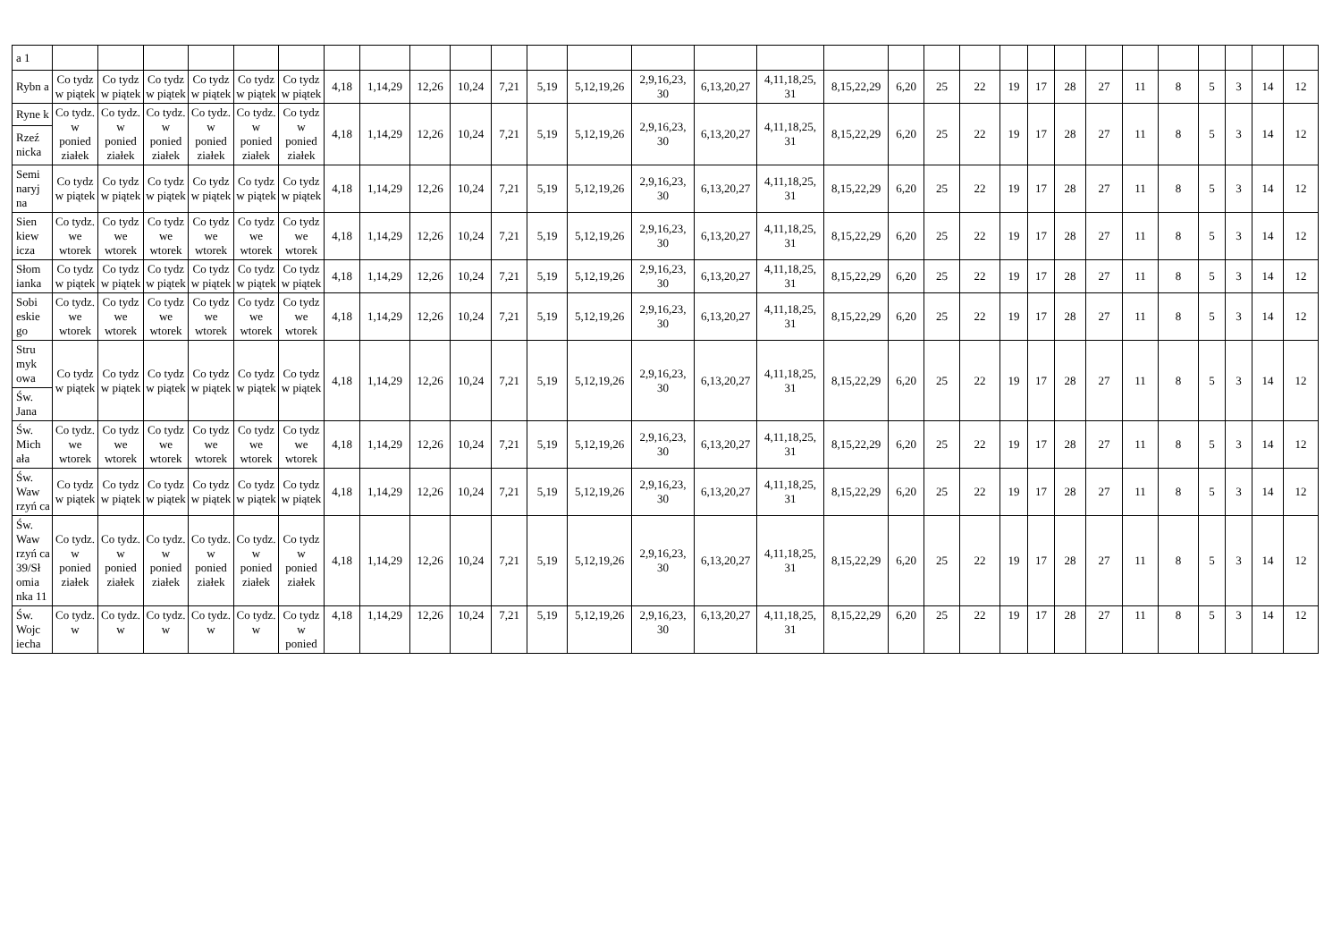| a 1 | | | | | | | | | | | | | | | | | | | | | | | | | | | | | | |
| Rybn a | Co tydz w piątek | Co tydz w piątek | Co tydz w piątek | Co tydz w piątek | Co tydz w piątek | Co tydz w piątek | 4,18 | 1,14,29 | 12,26 | 10,24 | 7,21 | 5,19 | 5,12,19,26 | 2,9,16,23, 30 | 6,13,20,27 | 4,11,18,25, 31 | 8,15,22,29 | 6,20 | 25 | 22 | 19 | 17 | 28 | 27 | 11 | 8 | 5 | 3 | 14 | 12 |
| Ryne k | Co tydz. w ponied ziałek | Co tydz. w ponied ziałek | Co tydz. w ponied ziałek | Co tydz. w ponied ziałek | Co tydz. w ponied ziałek | Co tydz w ponied ziałek | 4,18 | 1,14,29 | 12,26 | 10,24 | 7,21 | 5,19 | 5,12,19,26 | 2,9,16,23, 30 | 6,13,20,27 | 4,11,18,25, 31 | 8,15,22,29 | 6,20 | 25 | 22 | 19 | 17 | 28 | 27 | 11 | 8 | 5 | 3 | 14 | 12 |
| Rzeź nicka | | | | | | | | | | | | | | | | | | | | | | | | | | | | | | |
| Semi naryj na | Co tydz w piątek | Co tydz w piątek | Co tydz w piątek | Co tydz w piątek | Co tydz w piątek | Co tydz w piątek | 4,18 | 1,14,29 | 12,26 | 10,24 | 7,21 | 5,19 | 5,12,19,26 | 2,9,16,23, 30 | 6,13,20,27 | 4,11,18,25, 31 | 8,15,22,29 | 6,20 | 25 | 22 | 19 | 17 | 28 | 27 | 11 | 8 | 5 | 3 | 14 | 12 |
| Sien kiew icza | Co tydz. we wtorek | Co tydz we wtorek | Co tydz we wtorek | Co tydz we wtorek | Co tydz we wtorek | Co tydz we wtorek | 4,18 | 1,14,29 | 12,26 | 10,24 | 7,21 | 5,19 | 5,12,19,26 | 2,9,16,23, 30 | 6,13,20,27 | 4,11,18,25, 31 | 8,15,22,29 | 6,20 | 25 | 22 | 19 | 17 | 28 | 27 | 11 | 8 | 5 | 3 | 14 | 12 |
| Słom ianka | Co tydz w piątek | Co tydz w piątek | Co tydz w piątek | Co tydz w piątek | Co tydz w piątek | Co tydz w piątek | 4,18 | 1,14,29 | 12,26 | 10,24 | 7,21 | 5,19 | 5,12,19,26 | 2,9,16,23, 30 | 6,13,20,27 | 4,11,18,25, 31 | 8,15,22,29 | 6,20 | 25 | 22 | 19 | 17 | 28 | 27 | 11 | 8 | 5 | 3 | 14 | 12 |
| Sobi eskie go | Co tydz. we wtorek | Co tydz we wtorek | Co tydz we wtorek | Co tydz we wtorek | Co tydz we wtorek | Co tydz we wtorek | 4,18 | 1,14,29 | 12,26 | 10,24 | 7,21 | 5,19 | 5,12,19,26 | 2,9,16,23, 30 | 6,13,20,27 | 4,11,18,25, 31 | 8,15,22,29 | 6,20 | 25 | 22 | 19 | 17 | 28 | 27 | 11 | 8 | 5 | 3 | 14 | 12 |
| Stru myk owa | Co tydz w piątek | Co tydz w piątek | Co tydz w piątek | Co tydz w piątek | Co tydz w piątek | Co tydz w piątek | 4,18 | 1,14,29 | 12,26 | 10,24 | 7,21 | 5,19 | 5,12,19,26 | 2,9,16,23, 30 | 6,13,20,27 | 4,11,18,25, 31 | 8,15,22,29 | 6,20 | 25 | 22 | 19 | 17 | 28 | 27 | 11 | 8 | 5 | 3 | 14 | 12 |
| Św. Jana | | | | | | | | | | | | | | | | | | | | | | | | | | | | | | |
| Św. Mich ała | Co tydz. we wtorek | Co tydz we wtorek | Co tydz we wtorek | Co tydz we wtorek | Co tydz we wtorek | Co tydz we wtorek | 4,18 | 1,14,29 | 12,26 | 10,24 | 7,21 | 5,19 | 5,12,19,26 | 2,9,16,23, 30 | 6,13,20,27 | 4,11,18,25, 31 | 8,15,22,29 | 6,20 | 25 | 22 | 19 | 17 | 28 | 27 | 11 | 8 | 5 | 3 | 14 | 12 |
| Św. Waw rzyń ca | Co tydz w piątek | Co tydz w piątek | Co tydz w piątek | Co tydz w piątek | Co tydz w piątek | Co tydz w piątek | 4,18 | 1,14,29 | 12,26 | 10,24 | 7,21 | 5,19 | 5,12,19,26 | 2,9,16,23, 30 | 6,13,20,27 | 4,11,18,25, 31 | 8,15,22,29 | 6,20 | 25 | 22 | 19 | 17 | 28 | 27 | 11 | 8 | 5 | 3 | 14 | 12 |
| Św. Waw rzyń ca 39/Sł omia nka 11 | Co tydz. w ponied ziałek | Co tydz. w ponied ziałek | Co tydz. w ponied ziałek | Co tydz. w ponied ziałek | Co tydz. w ponied ziałek | Co tydz w ponied ziałek | 4,18 | 1,14,29 | 12,26 | 10,24 | 7,21 | 5,19 | 5,12,19,26 | 2,9,16,23, 30 | 6,13,20,27 | 4,11,18,25, 31 | 8,15,22,29 | 6,20 | 25 | 22 | 19 | 17 | 28 | 27 | 11 | 8 | 5 | 3 | 14 | 12 |
| Św. Wojc iecha | Co tydz. w | Co tydz. w | Co tydz. w | Co tydz. w | Co tydz. w | Co tydz w ponied | 4,18 | 1,14,29 | 12,26 | 10,24 | 7,21 | 5,19 | 5,12,19,26 | 2,9,16,23, 30 | 6,13,20,27 | 4,11,18,25, 31 | 8,15,22,29 | 6,20 | 25 | 22 | 19 | 17 | 28 | 27 | 11 | 8 | 5 | 3 | 14 | 12 |